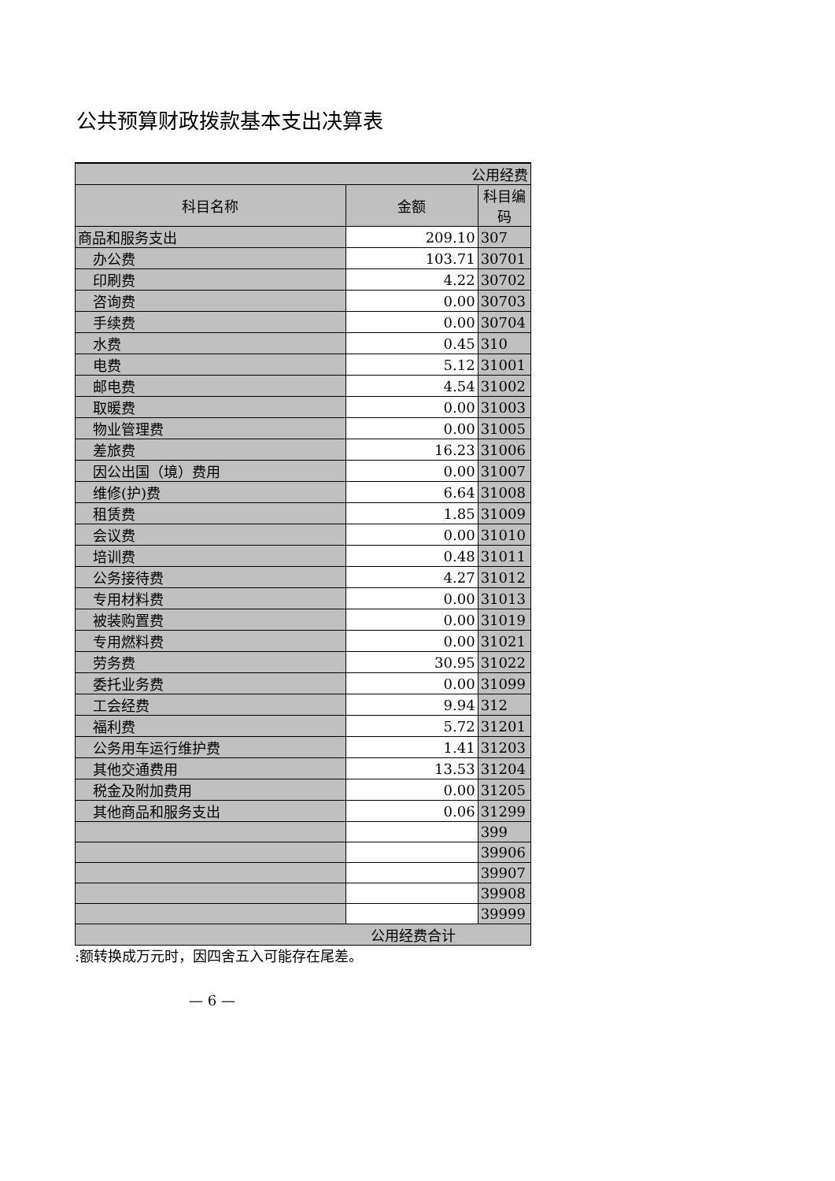公共预算财政拨款基本支出决算表
| 公用经费 | | |
| --- | --- | --- |
| 科目名称 | 金额 | 科目编码 |
| 商品和服务支出 | 209.10 | 307 |
| 办公费 | 103.71 | 30701 |
| 印刷费 | 4.22 | 30702 |
| 咨询费 | 0.00 | 30703 |
| 手续费 | 0.00 | 30704 |
| 水费 | 0.45 | 310 |
| 电费 | 5.12 | 31001 |
| 邮电费 | 4.54 | 31002 |
| 取暖费 | 0.00 | 31003 |
| 物业管理费 | 0.00 | 31005 |
| 差旅费 | 16.23 | 31006 |
| 因公出国（境）费用 | 0.00 | 31007 |
| 维修(护)费 | 6.64 | 31008 |
| 租赁费 | 1.85 | 31009 |
| 会议费 | 0.00 | 31010 |
| 培训费 | 0.48 | 31011 |
| 公务接待费 | 4.27 | 31012 |
| 专用材料费 | 0.00 | 31013 |
| 被装购置费 | 0.00 | 31019 |
| 专用燃料费 | 0.00 | 31021 |
| 劳务费 | 30.95 | 31022 |
| 委托业务费 | 0.00 | 31099 |
| 工会经费 | 9.94 | 312 |
| 福利费 | 5.72 | 31201 |
| 公务用车运行维护费 | 1.41 | 31203 |
| 其他交通费用 | 13.53 | 31204 |
| 税金及附加费用 | 0.00 | 31205 |
| 其他商品和服务支出 | 0.06 | 31299 |
| | | 399 |
| | | 39906 |
| | | 39907 |
| | | 39908 |
| | | 39999 |
| 公用经费合计 | | |
:额转换成万元时，因四舍五入可能存在尾差。
— 6 —